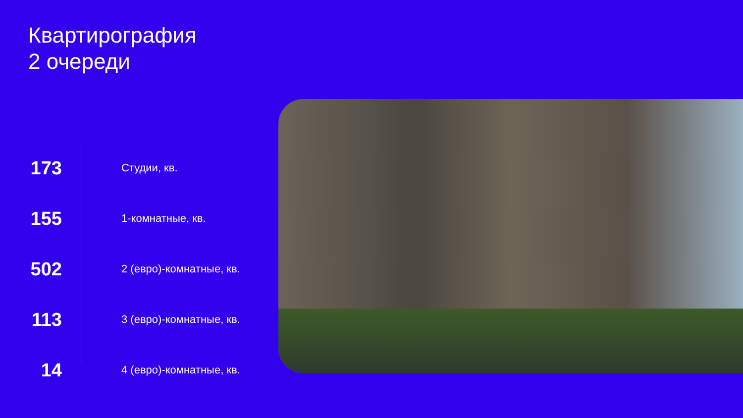Квартирография
2 очереди
173
Студии, кв.
155
1-комнатные, кв.
502
2 (евро)-комнатные, кв.
113
3 (евро)-комнатные, кв.
14
4 (евро)-комнатные, кв.